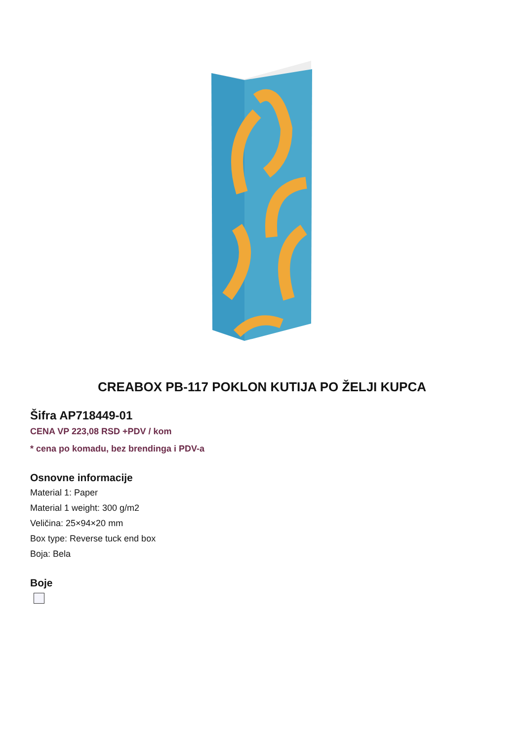CREABOX PB-117 POKLON KUTIJA PO ŽELJI KUPCA
Šifra AP718449-01
CENA VP 223,08 RSD +PDV / kom
* cena po komadu, bez brendinga i PDV-a
Osnovne informacije
Material 1: Paper
Material 1 weight: 300 g/m2
Veličina: 25×94×20 mm
Box type: Reverse tuck end box
Boja: Bela
Boje